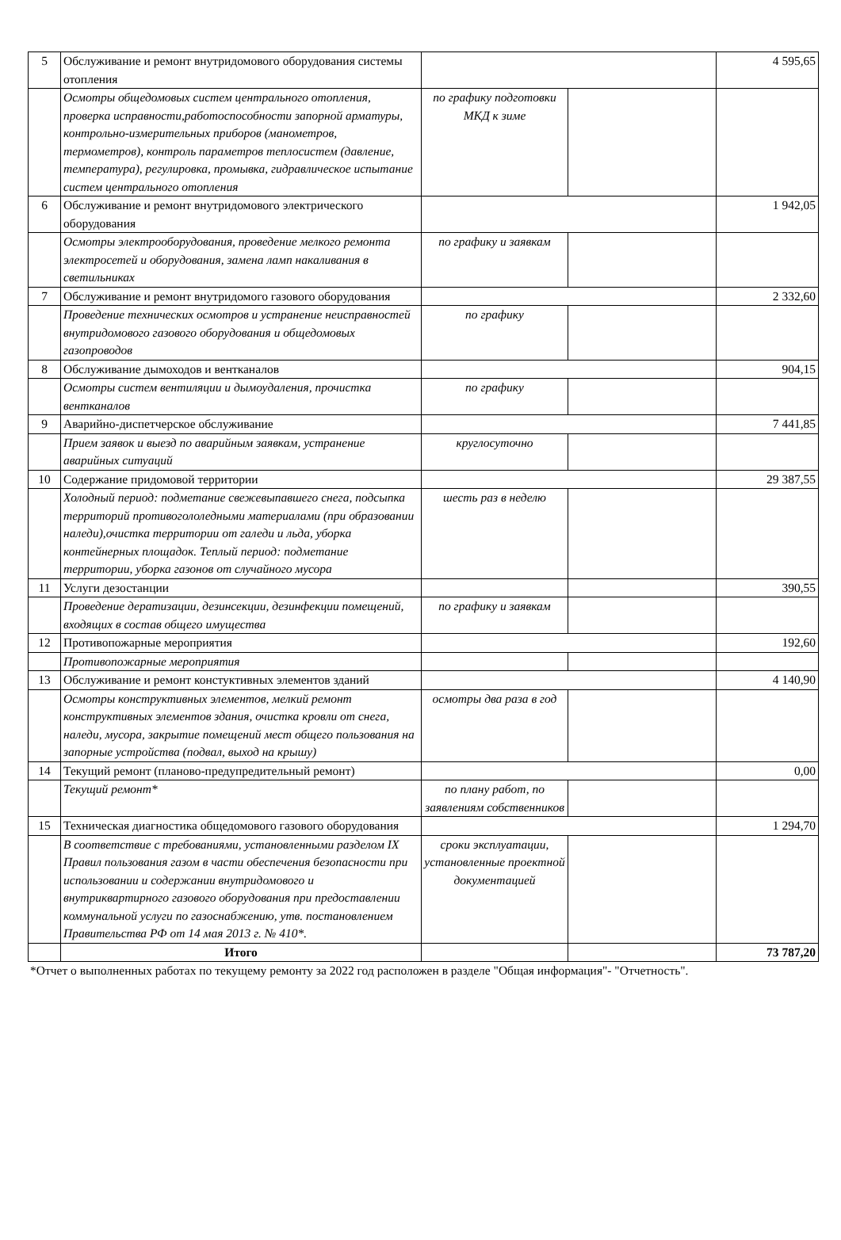| 5 | Обслуживание и ремонт внутридомового оборудования системы отопления | | | 4 595,65 |
| | Осмотры общедомовых систем центрального отопления, проверка исправности,работоспособности запорной арматуры, контрольно-измерительных приборов (манометров, термометров), контроль параметров теплосистем (давление, температура), регулировка, промывка, гидравлическое испытание систем центрального отопления | по графику подготовки МКД к зиме | | |
| 6 | Обслуживание и ремонт внутридомового электрического оборудования | | | 1 942,05 |
| | Осмотры электрооборудования, проведение мелкого ремонта электросетей и оборудования, замена ламп накаливания в светильниках | по графику и заявкам | | |
| 7 | Обслуживание и ремонт внутридомого газового оборудования | | | 2 332,60 |
| | Проведение технических осмотров и устранение неисправностей внутридомового газового оборудования и общедомовых газопроводов | по графику | | |
| 8 | Обслуживание дымоходов и вентканалов | | | 904,15 |
| | Осмотры систем вентиляции и дымоудаления, прочистка вентканалов | по графику | | |
| 9 | Аварийно-диспетчерское обслуживание | | | 7 441,85 |
| | Прием заявок и выезд по аварийным заявкам, устранение аварийных ситуаций | круглосуточно | | |
| 10 | Содержание придомовой территории | | | 29 387,55 |
| | Холодный период: подметание свежевыпавшего снега, подсыпка территорий противогололедными материалами (при образовании наледи),очистка территории от галеди и льда, уборка контейнерных площадок. Теплый период: подметание территории, уборка газонов от случайного мусора | шесть раз в неделю | | |
| 11 | Услуги дезостанции | | | 390,55 |
| | Проведение дератизации, дезинсекции, дезинфекции помещений, входящих в состав общего имущества | по графику и заявкам | | |
| 12 | Противопожарные мероприятия | | | 192,60 |
| | Противопожарные мероприятия | | | |
| 13 | Обслуживание и ремонт констуктивных элементов зданий | | | 4 140,90 |
| | Осмотры конструктивных элементов, мелкий ремонт конструктивных элементов здания, очистка кровли от снега, наледи, мусора, закрытие помещений мест общего пользования на запорные устройства (подвал, выход на крышу) | осмотры два раза в год | | |
| 14 | Текущий ремонт (планово-предупредительный ремонт) | | | 0,00 |
| | Текущий ремонт* | по плану работ, по заявлениям собственников | | |
| 15 | Техническая диагностика общедомового газового оборудования | | | 1 294,70 |
| | В соответствие с требованиями, установленными разделом IX Правил пользования газом в части обеспечения безопасности при использовании и содержании внутридомового и внутриквартирного газового оборудования при предоставлении коммунальной услуги по газоснабжению, утв. постановлением Правительства РФ от 14 мая 2013 г. № 410*. | сроки эксплуатации, установленные проектной документацией | | |
| | Итого | | | 73 787,20 |
*Отчет о выполненных работах по текущему ремонту за 2022 год расположен в разделе "Общая информация"- "Отчетность".